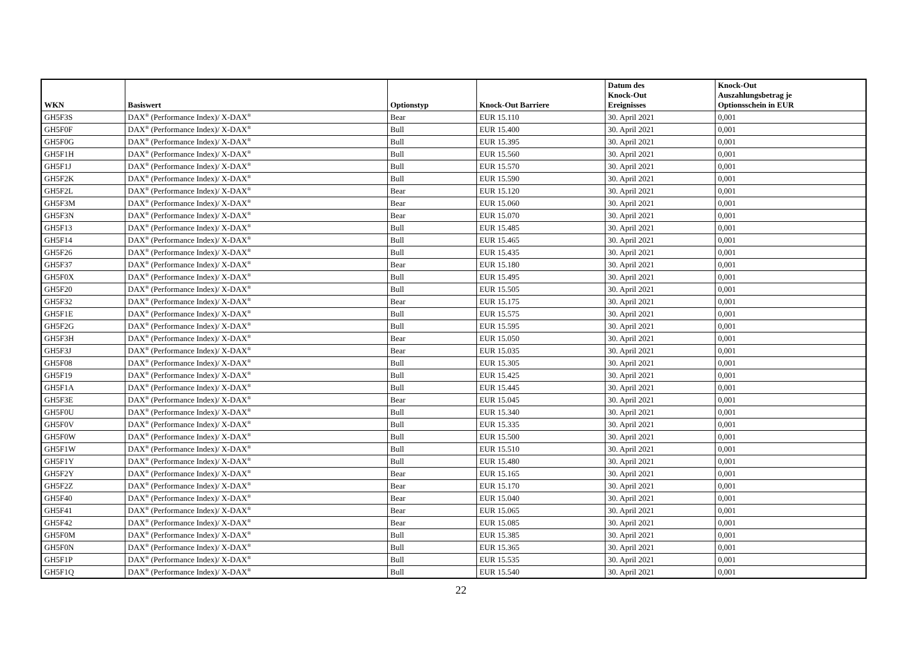| WKN | Basiswert | Optionstyp | Knock-Out Barriere | Datum des Knock-Out Ereignisses | Knock-Out Auszahlungsbetrag je Optionsschein in EUR |
| --- | --- | --- | --- | --- | --- |
| GH5F3S | DAX<sup>®</sup> (Performance Index)/ X-DAX<sup>®</sup> | Bear | EUR 15.110 | 30. April 2021 | 0,001 |
| GH5F0F | DAX<sup>®</sup> (Performance Index)/ X-DAX<sup>®</sup> | Bull | EUR 15.400 | 30. April 2021 | 0,001 |
| GH5F0G | DAX<sup>®</sup> (Performance Index)/ X-DAX<sup>®</sup> | Bull | EUR 15.395 | 30. April 2021 | 0,001 |
| GH5F1H | DAX<sup>®</sup> (Performance Index)/ X-DAX<sup>®</sup> | Bull | EUR 15.560 | 30. April 2021 | 0,001 |
| GH5F1J | DAX<sup>®</sup> (Performance Index)/ X-DAX<sup>®</sup> | Bull | EUR 15.570 | 30. April 2021 | 0,001 |
| GH5F2K | DAX<sup>®</sup> (Performance Index)/ X-DAX<sup>®</sup> | Bull | EUR 15.590 | 30. April 2021 | 0,001 |
| GH5F2L | DAX<sup>®</sup> (Performance Index)/ X-DAX<sup>®</sup> | Bear | EUR 15.120 | 30. April 2021 | 0,001 |
| GH5F3M | DAX<sup>®</sup> (Performance Index)/ X-DAX<sup>®</sup> | Bear | EUR 15.060 | 30. April 2021 | 0,001 |
| GH5F3N | DAX<sup>®</sup> (Performance Index)/ X-DAX<sup>®</sup> | Bear | EUR 15.070 | 30. April 2021 | 0,001 |
| GH5F13 | DAX<sup>®</sup> (Performance Index)/ X-DAX<sup>®</sup> | Bull | EUR 15.485 | 30. April 2021 | 0,001 |
| GH5F14 | DAX<sup>®</sup> (Performance Index)/ X-DAX<sup>®</sup> | Bull | EUR 15.465 | 30. April 2021 | 0,001 |
| GH5F26 | DAX<sup>®</sup> (Performance Index)/ X-DAX<sup>®</sup> | Bull | EUR 15.435 | 30. April 2021 | 0,001 |
| GH5F37 | DAX<sup>®</sup> (Performance Index)/ X-DAX<sup>®</sup> | Bear | EUR 15.180 | 30. April 2021 | 0,001 |
| GH5F0X | DAX<sup>®</sup> (Performance Index)/ X-DAX<sup>®</sup> | Bull | EUR 15.495 | 30. April 2021 | 0,001 |
| GH5F20 | DAX<sup>®</sup> (Performance Index)/ X-DAX<sup>®</sup> | Bull | EUR 15.505 | 30. April 2021 | 0,001 |
| GH5F32 | DAX<sup>®</sup> (Performance Index)/ X-DAX<sup>®</sup> | Bear | EUR 15.175 | 30. April 2021 | 0,001 |
| GH5F1E | DAX<sup>®</sup> (Performance Index)/ X-DAX<sup>®</sup> | Bull | EUR 15.575 | 30. April 2021 | 0,001 |
| GH5F2G | DAX<sup>®</sup> (Performance Index)/ X-DAX<sup>®</sup> | Bull | EUR 15.595 | 30. April 2021 | 0,001 |
| GH5F3H | DAX<sup>®</sup> (Performance Index)/ X-DAX<sup>®</sup> | Bear | EUR 15.050 | 30. April 2021 | 0,001 |
| GH5F3J | DAX<sup>®</sup> (Performance Index)/ X-DAX<sup>®</sup> | Bear | EUR 15.035 | 30. April 2021 | 0,001 |
| GH5F08 | DAX<sup>®</sup> (Performance Index)/ X-DAX<sup>®</sup> | Bull | EUR 15.305 | 30. April 2021 | 0,001 |
| GH5F19 | DAX<sup>®</sup> (Performance Index)/ X-DAX<sup>®</sup> | Bull | EUR 15.425 | 30. April 2021 | 0,001 |
| GH5F1A | DAX<sup>®</sup> (Performance Index)/ X-DAX<sup>®</sup> | Bull | EUR 15.445 | 30. April 2021 | 0,001 |
| GH5F3E | DAX<sup>®</sup> (Performance Index)/ X-DAX<sup>®</sup> | Bear | EUR 15.045 | 30. April 2021 | 0,001 |
| GH5F0U | DAX<sup>®</sup> (Performance Index)/ X-DAX<sup>®</sup> | Bull | EUR 15.340 | 30. April 2021 | 0,001 |
| GH5F0V | DAX<sup>®</sup> (Performance Index)/ X-DAX<sup>®</sup> | Bull | EUR 15.335 | 30. April 2021 | 0,001 |
| GH5F0W | DAX<sup>®</sup> (Performance Index)/ X-DAX<sup>®</sup> | Bull | EUR 15.500 | 30. April 2021 | 0,001 |
| GH5F1W | DAX<sup>®</sup> (Performance Index)/ X-DAX<sup>®</sup> | Bull | EUR 15.510 | 30. April 2021 | 0,001 |
| GH5F1Y | DAX<sup>®</sup> (Performance Index)/ X-DAX<sup>®</sup> | Bull | EUR 15.480 | 30. April 2021 | 0,001 |
| GH5F2Y | DAX<sup>®</sup> (Performance Index)/ X-DAX<sup>®</sup> | Bear | EUR 15.165 | 30. April 2021 | 0,001 |
| GH5F2Z | DAX<sup>®</sup> (Performance Index)/ X-DAX<sup>®</sup> | Bear | EUR 15.170 | 30. April 2021 | 0,001 |
| GH5F40 | DAX<sup>®</sup> (Performance Index)/ X-DAX<sup>®</sup> | Bear | EUR 15.040 | 30. April 2021 | 0,001 |
| GH5F41 | DAX<sup>®</sup> (Performance Index)/ X-DAX<sup>®</sup> | Bear | EUR 15.065 | 30. April 2021 | 0,001 |
| GH5F42 | DAX<sup>®</sup> (Performance Index)/ X-DAX<sup>®</sup> | Bear | EUR 15.085 | 30. April 2021 | 0,001 |
| GH5F0M | DAX<sup>®</sup> (Performance Index)/ X-DAX<sup>®</sup> | Bull | EUR 15.385 | 30. April 2021 | 0,001 |
| GH5F0N | DAX<sup>®</sup> (Performance Index)/ X-DAX<sup>®</sup> | Bull | EUR 15.365 | 30. April 2021 | 0,001 |
| GH5F1P | DAX<sup>®</sup> (Performance Index)/ X-DAX<sup>®</sup> | Bull | EUR 15.535 | 30. April 2021 | 0,001 |
| GH5F1Q | DAX<sup>®</sup> (Performance Index)/ X-DAX<sup>®</sup> | Bull | EUR 15.540 | 30. April 2021 | 0,001 |
22